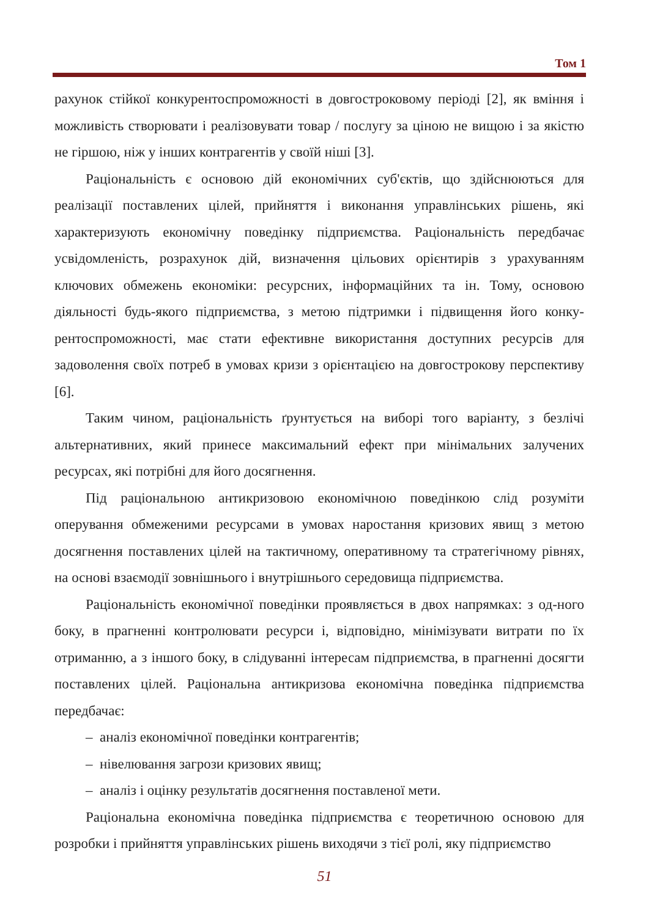Том 1
рахунок стійкої конкурентоспроможності в довгостроковому періоді [2], як вміння і можливість створювати і реалізовувати товар / послугу за ціною не вищою і за якістю не гіршою, ніж у інших контрагентів у своїй ніші [3].
Раціональність є основою дій економічних суб'єктів, що здійснюються для реалізації поставлених цілей, прийняття і виконання управлінських рішень, які характеризують економічну поведінку підприємства. Раціональність передбачає усвідомленість, розрахунок дій, визначення цільових орієнтирів з урахуванням ключових обмежень економіки: ресурсних, інформаційних та ін. Тому, основою діяльності будь-якого підприємства, з метою підтримки і підвищення його конку-рентоспроможності, має стати ефективне використання доступних ресурсів для задоволення своїх потреб в умовах кризи з орієнтацією на довгострокову перспективу [6].
Таким чином, раціональність ґрунтується на виборі того варіанту, з безлічі альтернативних, який принесе максимальний ефект при мінімальних залучених ресурсах, які потрібні для його досягнення.
Під раціональною антикризовою економічною поведінкою слід розуміти оперування обмеженими ресурсами в умовах наростання кризових явищ з метою досягнення поставлених цілей на тактичному, оперативному та стратегічному рівнях, на основі взаємодії зовнішнього і внутрішнього середовища підприємства.
Раціональність економічної поведінки проявляється в двох напрямках: з од-ного боку, в прагненні контролювати ресурси і, відповідно, мінімізувати витрати по їх отриманню, а з іншого боку, в слідуванні інтересам підприємства, в прагненні досягти поставлених цілей. Раціональна антикризова економічна поведінка підприємства передбачає:
– аналіз економічної поведінки контрагентів;
– нівелювання загрози кризових явищ;
– аналіз і оцінку результатів досягнення поставленої мети.
Раціональна економічна поведінка підприємства є теоретичною основою для розробки і прийняття управлінських рішень виходячи з тієї ролі, яку підприємство
51